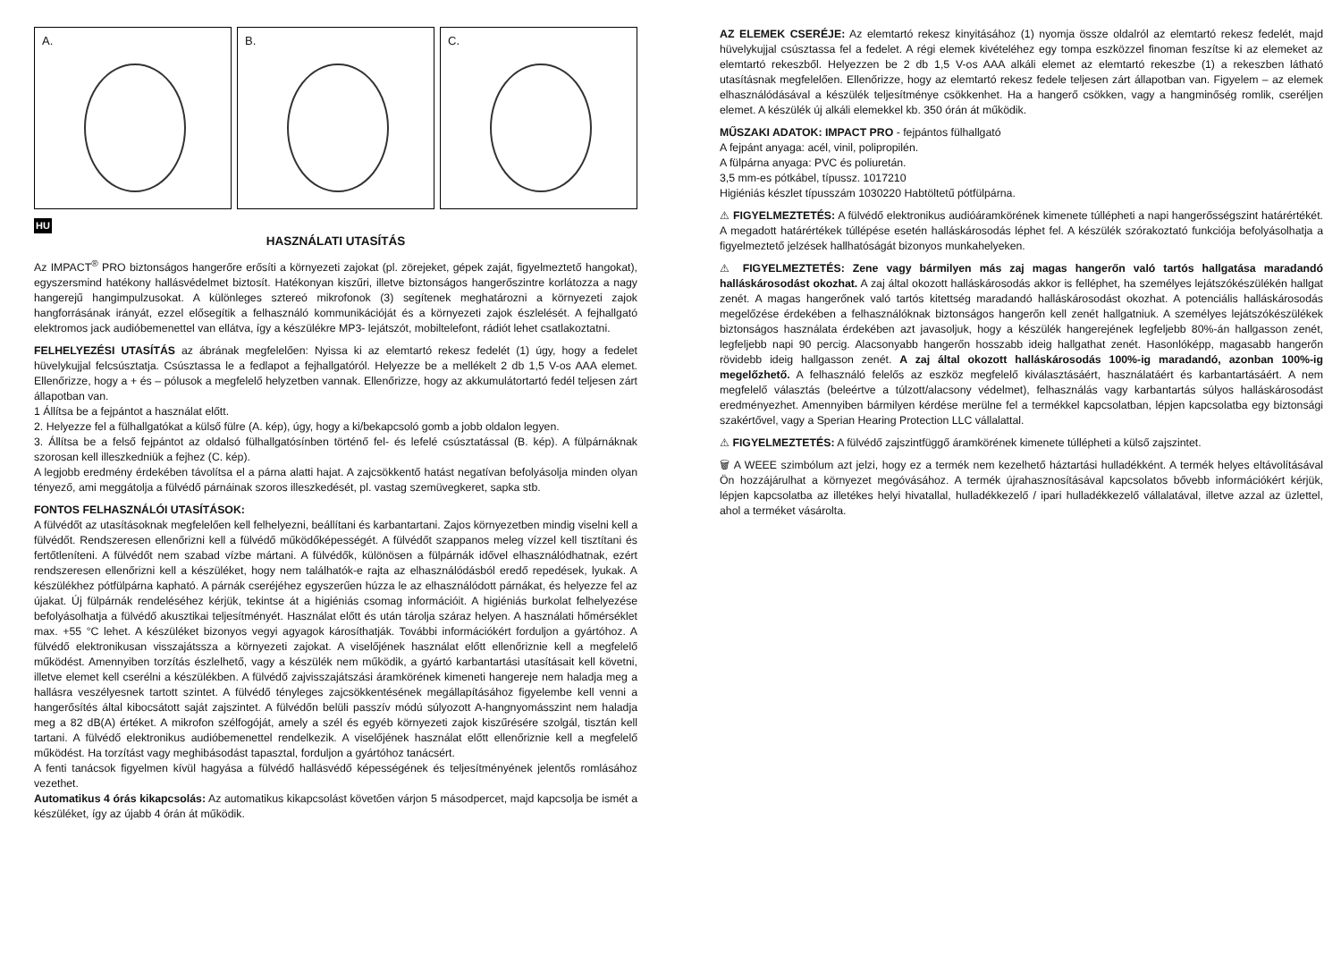A.
B.
C.
HU
HASZNÁLATI UTASÍTÁS
Az IMPACT<sup>®</sup> PRO biztonságos hangerőre erősíti a környezeti zajokat (pl. zörejeket, gépek zaját, figyelmeztető hangokat), egyszersmind hatékony hallásvédelmet biztosít. Hatékonyan kiszűri, illetve biztonságos hangerőszintre korlátozza a nagy hangerejű hangimpulzusokat. A különleges sztereó mikrofonok (3) segítenek meghatározni a környezeti zajok hangforrásának irányát, ezzel elősegítik a felhasználó kommunikációját és a környezeti zajok észlelését. A fejhallgató elektromos jack audióbemenettel van ellátva, így a készülékre MP3- lejátszót, mobiltelefont, rádiót lehet csatlakoztatni.
FELHELYEZÉSI UTASÍTÁS az ábrának megfelelően: Nyissa ki az elemtartó rekesz fedelét (1) úgy, hogy a fedelet hüvelykujjal felcsúsztatja. Csúsztassa le a fedlapot a fejhallgatóról. Helyezze be a mellékelt 2 db 1,5 V-os AAA elemet. Ellenőrizze, hogy a + és – pólusok a megfelelő helyzetben vannak. Ellenőrizze, hogy az akkumulátortartó fedél teljesen zárt állapotban van.
1 Állítsa be a fejpántot a használat előtt.
2. Helyezze fel a fülhallgatókat a külső fülre (A. kép), úgy, hogy a ki/bekapcsoló gomb a jobb oldalon legyen.
3. Állítsa be a felső fejpántot az oldalsó fülhallgatósínben történő fel- és lefelé csúsztatással (B. kép). A fülpárnáknak szorosan kell illeszkedniük a fejhez (C. kép).
A legjobb eredmény érdekében távolítsa el a párna alatti hajat. A zajcsökkentő hatást negatívan befolyásolja minden olyan tényező, ami meggátolja a fülvédő párnáinak szoros illeszkedését, pl. vastag szemüvegkeret, sapka stb.
FONTOS FELHASZNÁLÓI UTASÍTÁSOK:
A fülvédőt az utasításoknak megfelelően kell felhelyezni, beállítani és karbantartani. Zajos környezetben mindig viselni kell a fülvédőt. Rendszeresen ellenőrizni kell a fülvédő működőképességét. A fülvédőt szappanos meleg vízzel kell tisztítani és fertőtleníteni. A fülvédőt nem szabad vízbe mártani. A fülvédők, különösen a fülpárnák idővel elhasználódhatnak, ezért rendszeresen ellenőrizni kell a készüléket, hogy nem találhatók-e rajta az elhasználódásból eredő repedések, lyukak. A készülékhez pótfülpárna kapható. A párnák cseréjéhez egyszerűen húzza le az elhasználódott párnákat, és helyezze fel az újakat. Új fülpárnák rendeléséhez kérjük, tekintse át a higiéniás csomag információit. A higiéniás burkolat felhelyezése befolyásolhatja a fülvédő akusztikai teljesítményét. Használat előtt és után tárolja száraz helyen. A használati hőmérséklet max. +55 °C lehet. A készüléket bizonyos vegyi agyagok károsíthatják. További információkért forduljon a gyártóhoz. A fülvédő elektronikusan visszajátssza a környezeti zajokat. A viselőjének használat előtt ellenőriznie kell a megfelelő működést. Amennyiben torzítás észlelhető, vagy a készülék nem működik, a gyártó karbantartási utasításait kell követni, illetve elemet kell cserélni a készülékben. A fülvédő zajvisszajátszási áramkörének kimeneti hangereje nem haladja meg a hallásra veszélyesnek tartott szintet. A fülvédő tényleges zajcsökkentésének megállapításához figyelembe kell venni a hangerősítés által kibocsátott saját zajszintet. A fülvédőn belüli passzív módú súlyozott A-hangnyomásszint nem haladja meg a 82 dB(A) értéket. A mikrofon szélfogóját, amely a szél és egyéb környezeti zajok kiszűrésére szolgál, tisztán kell tartani. A fülvédő elektronikus audióbemenettel rendelkezik. A viselőjének használat előtt ellenőriznie kell a megfelelő működést. Ha torzítást vagy meghibásodást tapasztal, forduljon a gyártóhoz tanácsért.
A fenti tanácsok figyelmen kívül hagyása a fülvédő hallásvédő képességének és teljesítményének jelentős romlásához vezethet.
Automatikus 4 órás kikapcsolás: Az automatikus kikapcsolást követően várjon 5 másodpercet, majd kapcsolja be ismét a készüléket, így az újabb 4 órán át működik.
AZ ELEMEK CSERÉJE: Az elemtartó rekesz kinyitásához (1) nyomja össze oldalról az elemtartó rekesz fedelét, majd hüvelykujjal csúsztassa fel a fedelet. A régi elemek kivételéhez egy tompa eszközzel finoman feszítse ki az elemeket az elemtartó rekeszből. Helyezzen be 2 db 1,5 V-os AAA alkáli elemet az elemtartó rekeszbe (1) a rekeszben látható utasításnak megfelelően. Ellenőrizze, hogy az elemtartó rekesz fedele teljesen zárt állapotban van. Figyelem – az elemek elhasználódásával a készülék teljesítménye csökkenhet. Ha a hangerő csökken, vagy a hangminőség romlik, cseréljen elemet. A készülék új alkáli elemekkel kb. 350 órán át működik.
MŰSZAKI ADATOK: IMPACT PRO - fejpántos fülhallgató
A fejpánt anyaga: acél, vinil, polipropilén.
A fülpárna anyaga: PVC és poliuretán.
3,5 mm-es pótkábel, típussz. 1017210
Higiéniás készlet típusszám 1030220 Habtöltetű pótfülpárna.
⚠ FIGYELMEZTETÉS: A fülvédő elektronikus audióáramkörének kimenete túllépheti a napi hangerősségszint határértékét. A megadott határértékek túllépése esetén halláskárosodás léphet fel. A készülék szórakoztató funkciója befolyásolhatja a figyelmeztető jelzések hallhatóságát bizonyos munkahelyeken.
⚠ FIGYELMEZTETÉS: Zene vagy bármilyen más zaj magas hangerőn való tartós hallgatása maradandó halláskárosodást okozhat. A zaj által okozott halláskárosodás akkor is felléphet, ha személyes lejátszókészülékén hallgat zenét. A magas hangerőnek való tartós kitettség maradandó halláskárosodást okozhat. A potenciális halláskárosodás megelőzése érdekében a felhasználóknak biztonságos hangerőn kell zenét hallgatniuk. A személyes lejátszókészülékek biztonságos használata érdekében azt javasoljuk, hogy a készülék hangerejének legfeljebb 80%-án hallgasson zenét, legfeljebb napi 90 percig. Alacsonyabb hangerőn hosszabb ideig hallgathat zenét. Hasonlóképp, magasabb hangerőn rövidebb ideig hallgasson zenét. A zaj által okozott halláskárosodás 100%-ig maradandó, azonban 100%-ig megelőzhető. A felhasználó felelős az eszköz megfelelő kiválasztásáért, használatáért és karbantartásáért. A nem megfelelő választás (beleértve a túlzott/alacsony védelmet), felhasználás vagy karbantartás súlyos halláskárosodást eredményezhet. Amennyiben bármilyen kérdése merülne fel a termékkel kapcsolatban, lépjen kapcsolatba egy biztonsági szakértővel, vagy a Sperian Hearing Protection LLC vállalattal.
⚠ FIGYELMEZTETÉS: A fülvédő zajszintfüggő áramkörének kimenete túllépheti a külső zajszintet.
🗑 A WEEE szimbólum azt jelzi, hogy ez a termék nem kezelhető háztartási hulladékként. A termék helyes eltávolításával Ön hozzájárulhat a környezet megóvásához. A termék újrahasznosításával kapcsolatos bővebb információkért kérjük, lépjen kapcsolatba az illetékes helyi hivatallal, hulladékkezelő / ipari hulladékkezelő vállalatával, illetve azzal az üzlettel, ahol a terméket vásárolta.